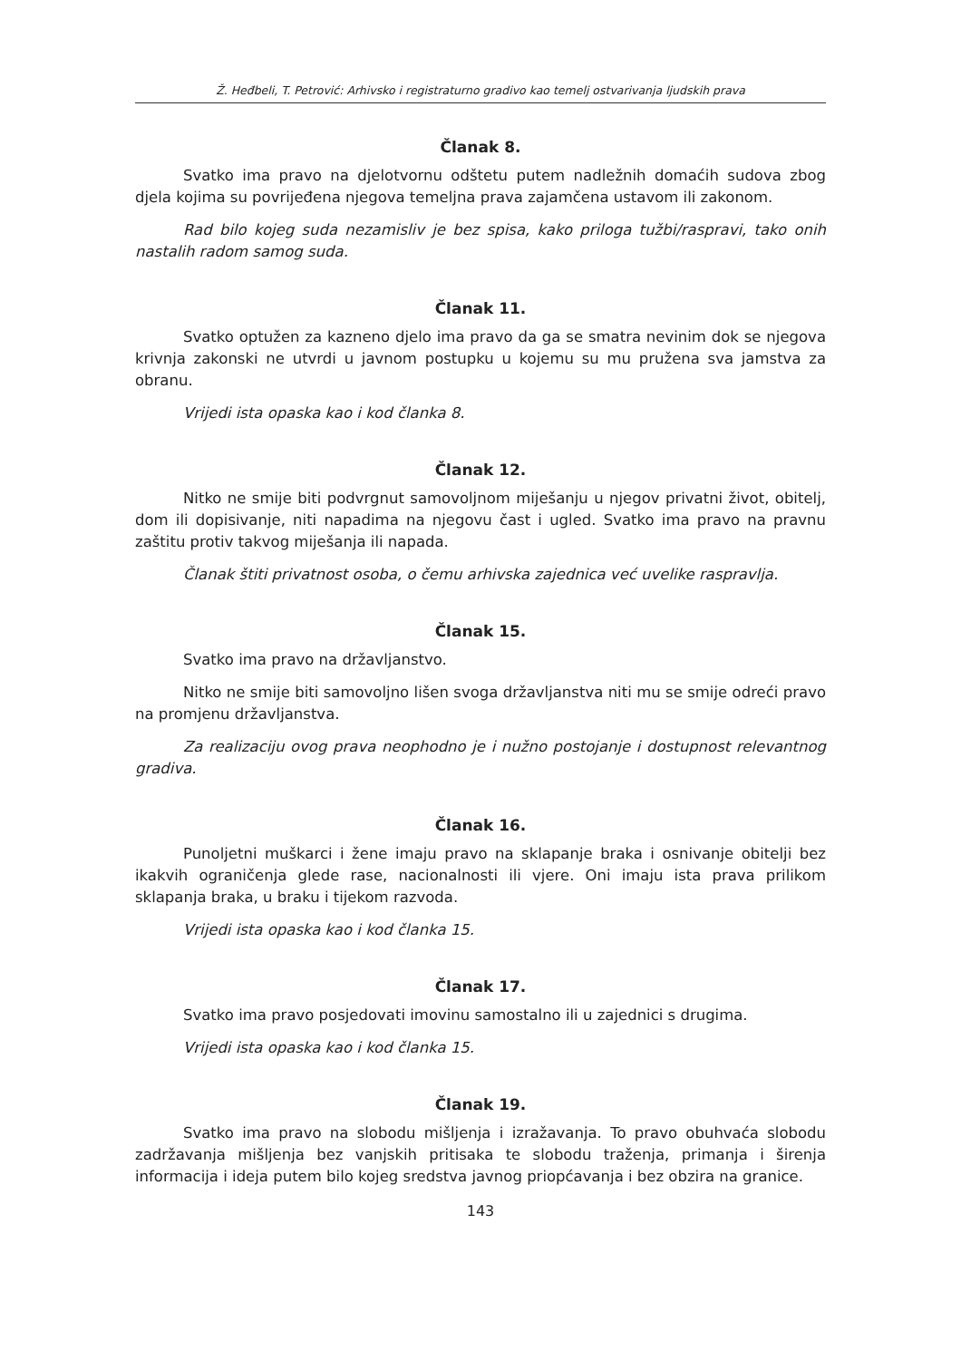Ž. Heđbeli, T. Petrović: Arhivsko i registraturno gradivo kao temelj ostvarivanja ljudskih prava
Članak 8.
Svatko ima pravo na djelotvornu odštetu putem nadležnih domaćih sudova zbog djela kojima su povrijeđena njegova temeljna prava zajamčena ustavom ili zakonom.
Rad bilo kojeg suda nezamisliv je bez spisa, kako priloga tužbi/raspravi, tako onih nastalih radom samog suda.
Članak 11.
Svatko optužen za kazneno djelo ima pravo da ga se smatra nevinim dok se njegova krivnja zakonski ne utvrdi u javnom postupku u kojemu su mu pružena sva jamstva za obranu.
Vrijedi ista opaska kao i kod članka 8.
Članak 12.
Nitko ne smije biti podvrgnut samovoljnom miješanju u njegov privatni život, obitelj, dom ili dopisivanje, niti napadima na njegovu čast i ugled. Svatko ima pravo na pravnu zaštitu protiv takvog miješanja ili napada.
Članak štiti privatnost osoba, o čemu arhivska zajednica već uvelike raspravlja.
Članak 15.
Svatko ima pravo na državljanstvo.
Nitko ne smije biti samovoljno lišen svoga državljanstva niti mu se smije odreći pravo na promjenu državljanstva.
Za realizaciju ovog prava neophodno je i nužno postojanje i dostupnost relevantnog gradiva.
Članak 16.
Punoljetni muškarci i žene imaju pravo na sklapanje braka i osnivanje obitelji bez ikakvih ograničenja glede rase, nacionalnosti ili vjere. Oni imaju ista prava prilikom sklapanja braka, u braku i tijekom razvoda.
Vrijedi ista opaska kao i kod članka 15.
Članak 17.
Svatko ima pravo posjedovati imovinu samostalno ili u zajednici s drugima.
Vrijedi ista opaska kao i kod članka 15.
Članak 19.
Svatko ima pravo na slobodu mišljenja i izražavanja. To pravo obuhvaća slobodu zadržavanja mišljenja bez vanjskih pritisaka te slobodu traženja, primanja i širenja informacija i ideja putem bilo kojeg sredstva javnog priopćavanja i bez obzira na granice.
143